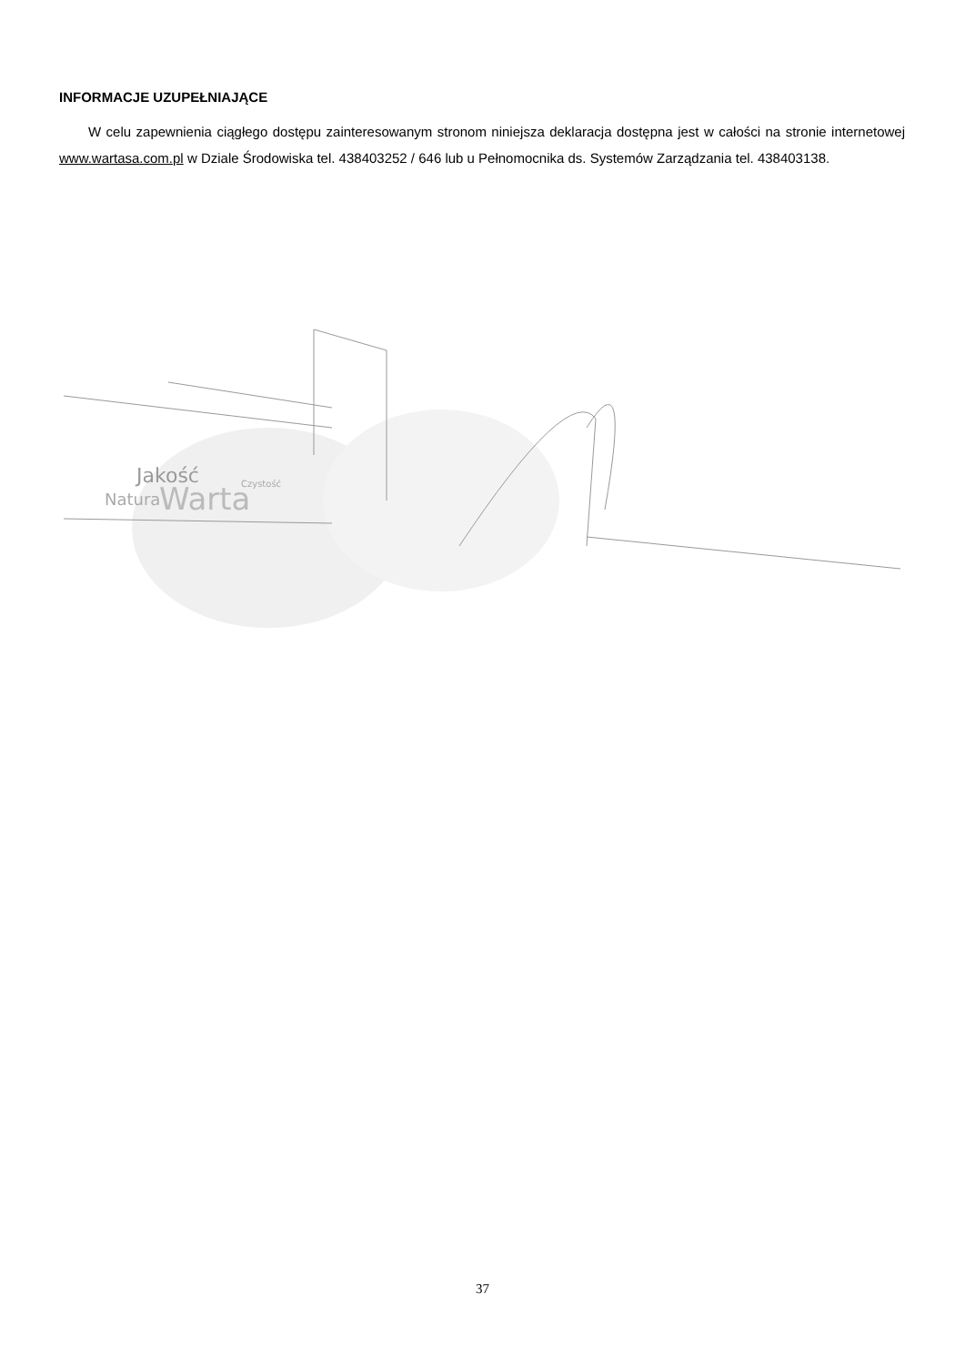INFORMACJE UZUPEŁNIAJĄCE
W celu zapewnienia ciągłego dostępu zainteresowanym stronom niniejsza deklaracja dostępna jest w całości na stronie internetowej www.wartasa.com.pl w Dziale Środowiska tel. 438403252 / 646 lub u Pełnomocnika ds. Systemów Zarządzania tel. 438403138.
Jakość
Natura
Warta
Czystość
37